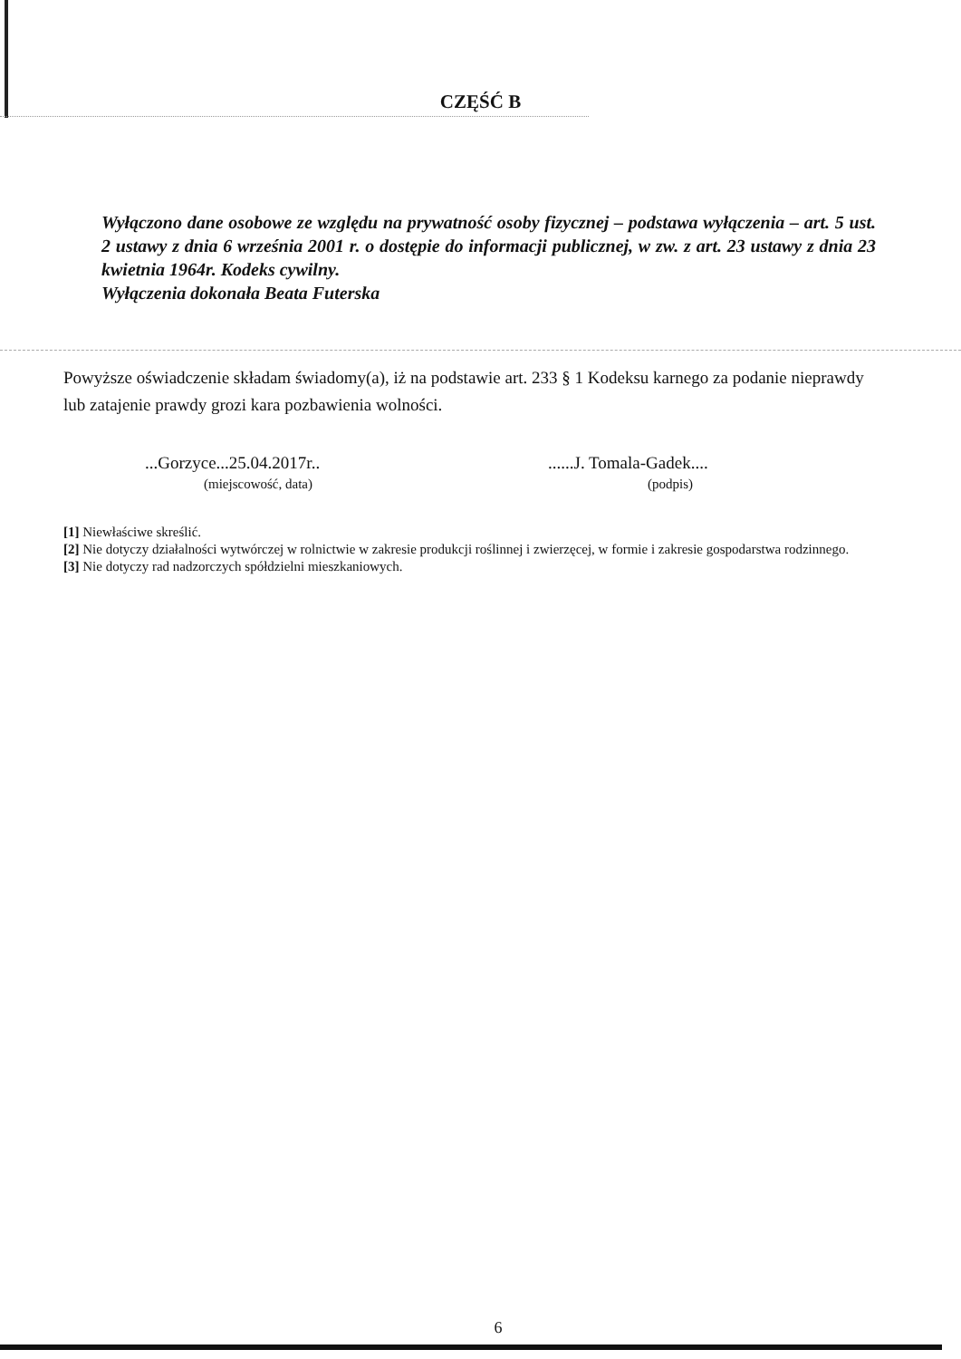CZĘŚĆ B
Wyłączono dane osobowe ze względu na prywatność osoby fizycznej – podstawa wyłączenia – art. 5 ust. 2 ustawy z dnia 6 września 2001 r. o dostępie do informacji publicznej, w zw. z art. 23 ustawy z dnia 23 kwietnia 1964r. Kodeks cywilny.
Wyłączenia dokonała Beata Futerska
Powyższe oświadczenie składam świadomy(a), iż na podstawie art. 233 § 1 Kodeksu karnego za podanie nieprawdy lub zatajenie prawdy grozi kara pozbawienia wolności.
...Gorzyce...25.04.2017r..
(miejscowość, data)
......J. Tomala-Gadek....
(podpis)
[1] Niewłaściwe skreślić.
[2] Nie dotyczy działalności wytwórczej w rolnictwie w zakresie produkcji roślinnej i zwierzęcej, w formie i zakresie gospodarstwa rodzinnego.
[3] Nie dotyczy rad nadzorczych spółdzielni mieszkaniowych.
6